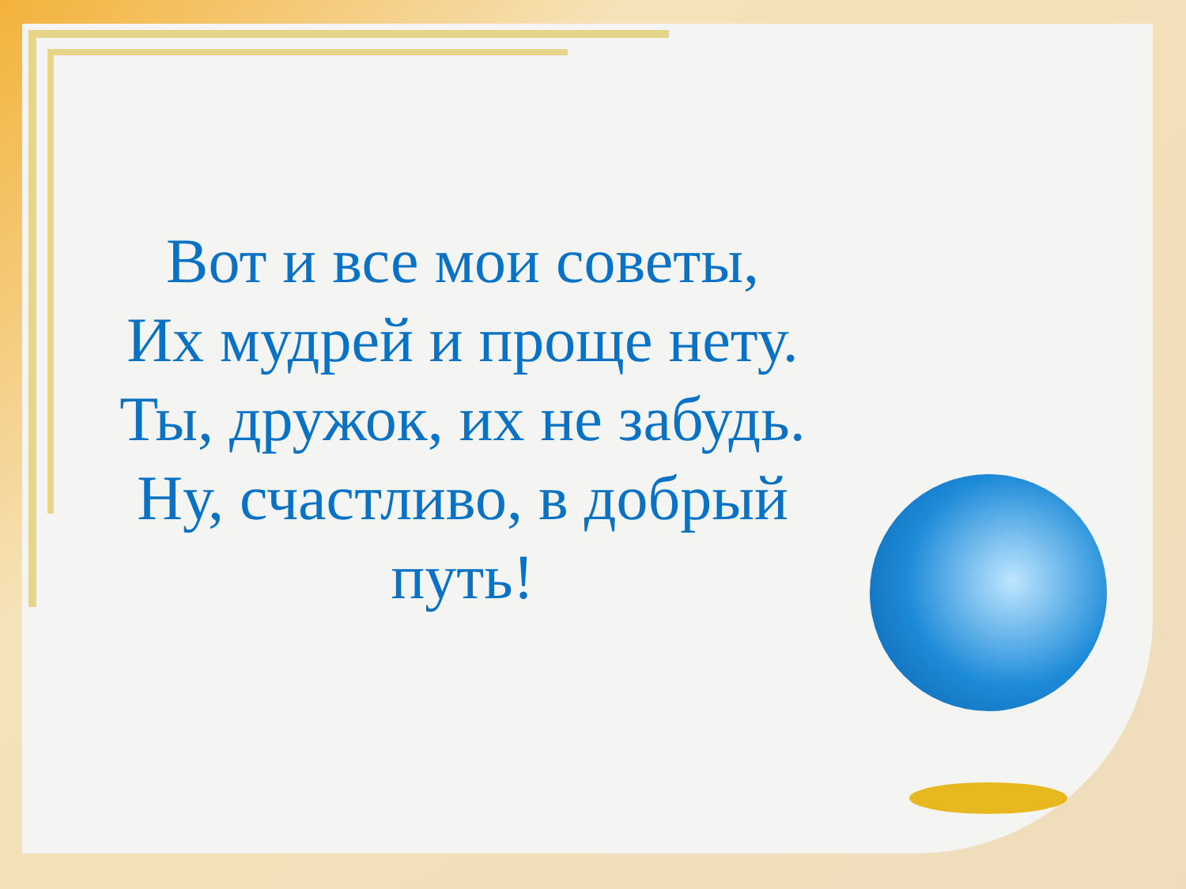Вот и все мои советы,
Их мудрей и проще нету.
Ты, дружок, их не забудь.
Ну, счастливо, в добрый
путь!